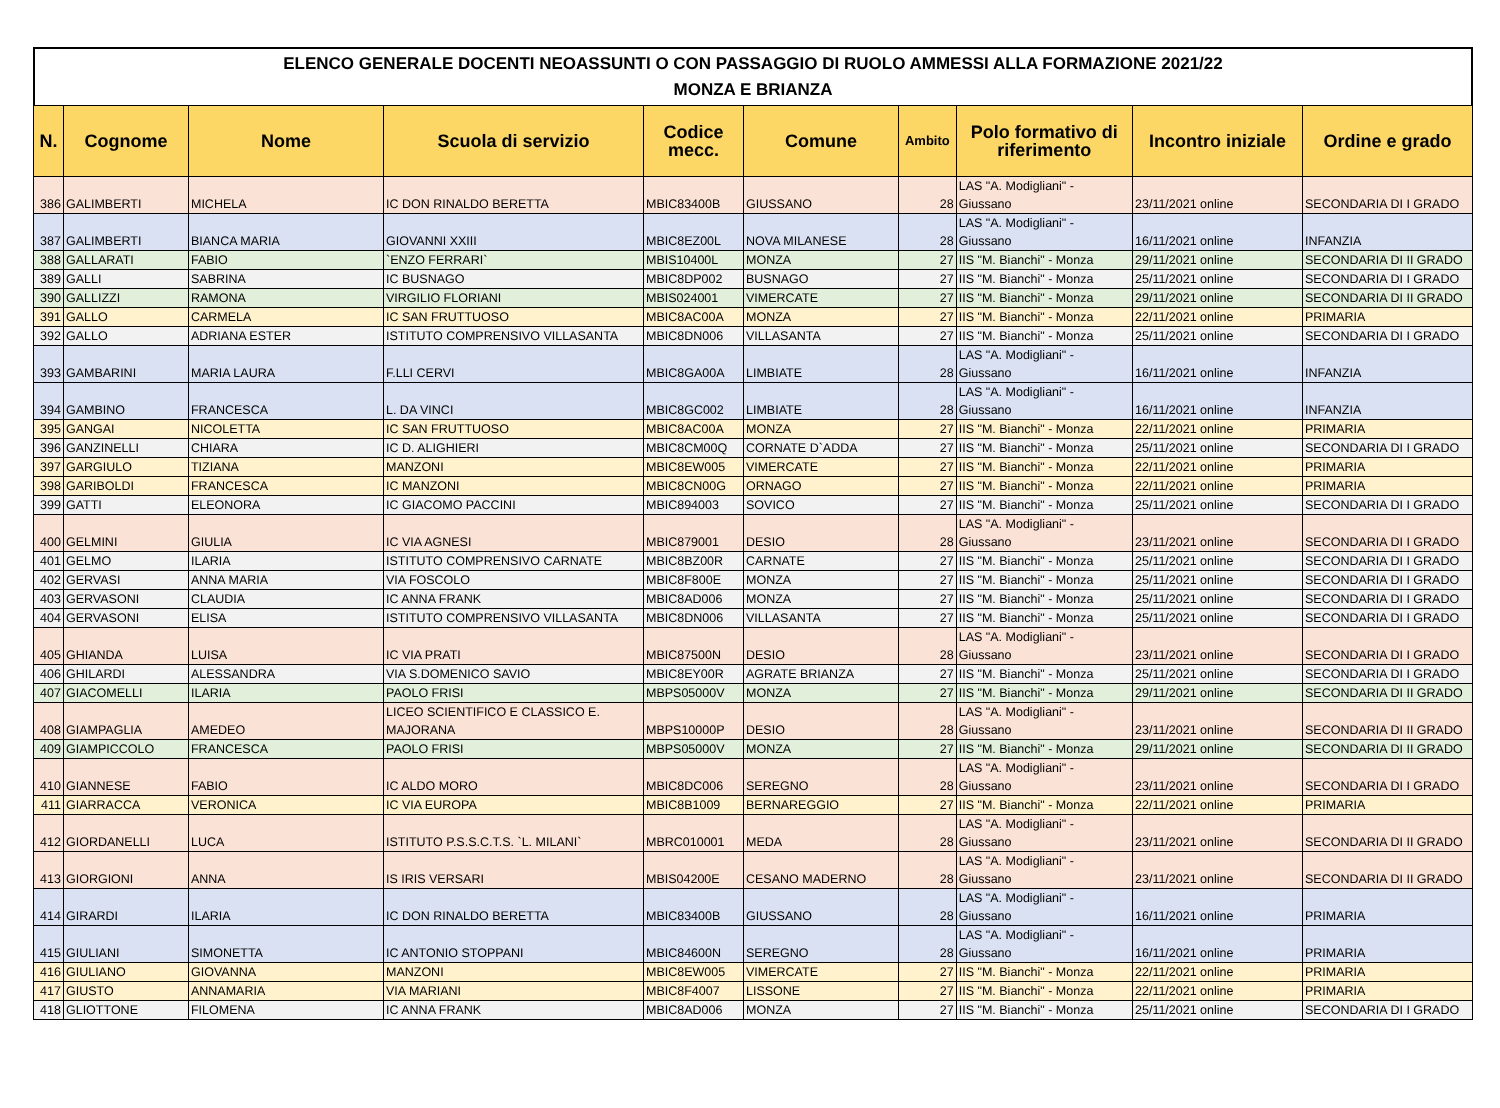ELENCO GENERALE DOCENTI NEOASSUNTI O CON PASSAGGIO DI RUOLO AMMESSI ALLA FORMAZIONE 2021/22
MONZA E BRIANZA
| N. | Cognome | Nome | Scuola di servizio | Codice mecc. | Comune | Ambito | Polo formativo di riferimento | Incontro iniziale | Ordine e grado |
| --- | --- | --- | --- | --- | --- | --- | --- | --- | --- |
| 386 | GALIMBERTI | MICHELA | IC DON RINALDO BERETTA | MBIC83400B | GIUSSANO | 28 | LAS "A. Modigliani" - Giussano | 23/11/2021 online | SECONDARIA DI I GRADO |
| 387 | GALIMBERTI | BIANCA MARIA | GIOVANNI XXIII | MBIC8EZ00L | NOVA MILANESE | 28 | LAS "A. Modigliani" - Giussano | 16/11/2021 online | INFANZIA |
| 388 | GALLARATI | FABIO | `ENZO FERRARI` | MBIS10400L | MONZA | 27 | IIS "M. Bianchi" - Monza | 29/11/2021 online | SECONDARIA DI II GRADO |
| 389 | GALLI | SABRINA | IC BUSNAGO | MBIC8DP002 | BUSNAGO | 27 | IIS "M. Bianchi" - Monza | 25/11/2021 online | SECONDARIA DI I GRADO |
| 390 | GALLIZZI | RAMONA | VIRGILIO FLORIANI | MBIS024001 | VIMERCATE | 27 | IIS "M. Bianchi" - Monza | 29/11/2021 online | SECONDARIA DI II GRADO |
| 391 | GALLO | CARMELA | IC SAN FRUTTUOSO | MBIC8AC00A | MONZA | 27 | IIS "M. Bianchi" - Monza | 22/11/2021 online | PRIMARIA |
| 392 | GALLO | ADRIANA ESTER | ISTITUTO COMPRENSIVO VILLASANTA | MBIC8DN006 | VILLASANTA | 27 | IIS "M. Bianchi" - Monza | 25/11/2021 online | SECONDARIA DI I GRADO |
| 393 | GAMBARINI | MARIA LAURA | F.LLI CERVI | MBIC8GA00A | LIMBIATE | 28 | LAS "A. Modigliani" - Giussano | 16/11/2021 online | INFANZIA |
| 394 | GAMBINO | FRANCESCA | L. DA VINCI | MBIC8GC002 | LIMBIATE | 28 | LAS "A. Modigliani" - Giussano | 16/11/2021 online | INFANZIA |
| 395 | GANGAI | NICOLETTA | IC SAN FRUTTUOSO | MBIC8AC00A | MONZA | 27 | IIS "M. Bianchi" - Monza | 22/11/2021 online | PRIMARIA |
| 396 | GANZINELLI | CHIARA | IC D. ALIGHIERI | MBIC8CM00Q | CORNATE D`ADDA | 27 | IIS "M. Bianchi" - Monza | 25/11/2021 online | SECONDARIA DI I GRADO |
| 397 | GARGIULO | TIZIANA | MANZONI | MBIC8EW005 | VIMERCATE | 27 | IIS "M. Bianchi" - Monza | 22/11/2021 online | PRIMARIA |
| 398 | GARIBOLDI | FRANCESCA | IC MANZONI | MBIC8CN00G | ORNAGO | 27 | IIS "M. Bianchi" - Monza | 22/11/2021 online | PRIMARIA |
| 399 | GATTI | ELEONORA | IC GIACOMO PACCINI | MBIC894003 | SOVICO | 27 | IIS "M. Bianchi" - Monza | 25/11/2021 online | SECONDARIA DI I GRADO |
| 400 | GELMINI | GIULIA | IC VIA AGNESI | MBIC879001 | DESIO | 28 | LAS "A. Modigliani" - Giussano | 23/11/2021 online | SECONDARIA DI I GRADO |
| 401 | GELMO | ILARIA | ISTITUTO COMPRENSIVO CARNATE | MBIC8BZ00R | CARNATE | 27 | IIS "M. Bianchi" - Monza | 25/11/2021 online | SECONDARIA DI I GRADO |
| 402 | GERVASI | ANNA MARIA | VIA FOSCOLO | MBIC8F800E | MONZA | 27 | IIS "M. Bianchi" - Monza | 25/11/2021 online | SECONDARIA DI I GRADO |
| 403 | GERVASONI | CLAUDIA | IC ANNA FRANK | MBIC8AD006 | MONZA | 27 | IIS "M. Bianchi" - Monza | 25/11/2021 online | SECONDARIA DI I GRADO |
| 404 | GERVASONI | ELISA | ISTITUTO COMPRENSIVO VILLASANTA | MBIC8DN006 | VILLASANTA | 27 | IIS "M. Bianchi" - Monza | 25/11/2021 online | SECONDARIA DI I GRADO |
| 405 | GHIANDA | LUISA | IC VIA PRATI | MBIC87500N | DESIO | 28 | LAS "A. Modigliani" - Giussano | 23/11/2021 online | SECONDARIA DI I GRADO |
| 406 | GHILARDI | ALESSANDRA | VIA S.DOMENICO SAVIO | MBIC8EY00R | AGRATE BRIANZA | 27 | IIS "M. Bianchi" - Monza | 25/11/2021 online | SECONDARIA DI I GRADO |
| 407 | GIACOMELLI | ILARIA | PAOLO FRISI | MBPS05000V | MONZA | 27 | IIS "M. Bianchi" - Monza | 29/11/2021 online | SECONDARIA DI II GRADO |
| 408 | GIAMPAGLIA | AMEDEO | LICEO SCIENTIFICO E CLASSICO E. MAJORANA | MBPS10000P | DESIO | 28 | LAS "A. Modigliani" - Giussano | 23/11/2021 online | SECONDARIA DI II GRADO |
| 409 | GIAMPICCOLO | FRANCESCA | PAOLO FRISI | MBPS05000V | MONZA | 27 | IIS "M. Bianchi" - Monza | 29/11/2021 online | SECONDARIA DI II GRADO |
| 410 | GIANNESE | FABIO | IC ALDO MORO | MBIC8DC006 | SEREGNO | 28 | LAS "A. Modigliani" - Giussano | 23/11/2021 online | SECONDARIA DI I GRADO |
| 411 | GIARRACCA | VERONICA | IC VIA EUROPA | MBIC8B1009 | BERNAREGGIO | 27 | IIS "M. Bianchi" - Monza | 22/11/2021 online | PRIMARIA |
| 412 | GIORDANELLI | LUCA | ISTITUTO P.S.S.C.T.S. `L. MILANI` | MBRC010001 | MEDA | 28 | LAS "A. Modigliani" - Giussano | 23/11/2021 online | SECONDARIA DI II GRADO |
| 413 | GIORGIONI | ANNA | IS IRIS VERSARI | MBIS04200E | CESANO MADERNO | 28 | LAS "A. Modigliani" - Giussano | 23/11/2021 online | SECONDARIA DI II GRADO |
| 414 | GIRARDI | ILARIA | IC DON RINALDO BERETTA | MBIC83400B | GIUSSANO | 28 | LAS "A. Modigliani" - Giussano | 16/11/2021 online | PRIMARIA |
| 415 | GIULIANI | SIMONETTA | IC ANTONIO STOPPANI | MBIC84600N | SEREGNO | 28 | LAS "A. Modigliani" - Giussano | 16/11/2021 online | PRIMARIA |
| 416 | GIULIANO | GIOVANNA | MANZONI | MBIC8EW005 | VIMERCATE | 27 | IIS "M. Bianchi" - Monza | 22/11/2021 online | PRIMARIA |
| 417 | GIUSTO | ANNAMARIA | VIA MARIANI | MBIC8F4007 | LISSONE | 27 | IIS "M. Bianchi" - Monza | 22/11/2021 online | PRIMARIA |
| 418 | GLIOTTONE | FILOMENA | IC ANNA FRANK | MBIC8AD006 | MONZA | 27 | IIS "M. Bianchi" - Monza | 25/11/2021 online | SECONDARIA DI I GRADO |